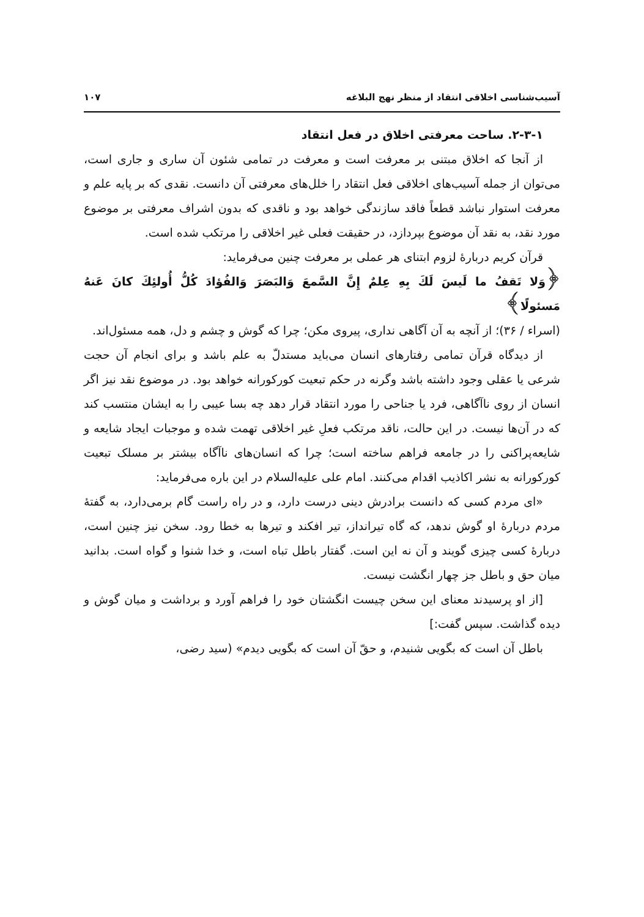آسیب‌شناسی اخلاقی انتقاد از منظر نهج البلاغه ۱۰۷
۲-۳-۱. ساحت معرفتی اخلاق در فعل انتقاد
از آنجا که اخلاق مبتنی بر معرفت است و معرفت در تمامی شئون آن ساری و جاری است، می‌توان از جمله آسیب‌های اخلاقی فعل انتقاد را خلل‌های معرفتی آن دانست. نقدی که بر پایه علم و معرفت استوار نباشد قطعاً فاقد سازندگی خواهد بود و ناقدی که بدون اشراف معرفتی بر موضوع مورد نقد، به نقد آن موضوع بپردازد، در حقیقت فعلی غیر اخلاقی را مرتکب شده است.
قرآن کریم دربارهٔ لزوم ابتنای هر عملی بر معرفت چنین می‌فرماید:
﴿وَلا تَقفُ ما لَیسَ لَكَ بِهِ عِلمٌ إِنَّ السَّمعَ وَالبَصَرَ وَالفُؤادَ كُلُّ أُولئِكَ كانَ عَنهُ مَسئولًا﴾
(اسراء / ۳۶)؛ از آنچه به آن آگاهی نداری، پیروی مکن؛ چرا که گوش و چشم و دل، همه مسئول‌اند.
از دیدگاه قرآن تمامی رفتارهای انسان می‌باید مستدلّ به علم باشد و برای انجام آن حجت شرعی یا عقلی وجود داشته باشد وگرنه در حکم تبعیت کورکورانه خواهد بود. در موضوع نقد نیز اگر انسان از روی ناآگاهی، فرد یا جناحی را مورد انتقاد قرار دهد چه بسا عیبی را به ایشان منتسب کند که در آن‌ها نیست. در این حالت، ناقد مرتکب فعلِ غیر اخلاقی تهمت شده و موجبات ایجاد شایعه و شایعه‌پراکنی را در جامعه فراهم ساخته است؛ چرا که انسان‌های ناآگاه بیشتر بر مسلک تبعیت کورکورانه به نشر اکاذیب اقدام می‌کنند. امام علی علیه‌السلام در این باره می‌فرماید:
«ای مردم کسی که دانست برادرش دینی درست دارد، و در راه راست گام برمی‌دارد، به گفتهٔ مردم دربارهٔ او گوش ندهد، که گاه تیرانداز، تیر افکند و تیرها به خطا رود. سخن نیز چنین است، دربارهٔ کسی چیزی گویند و آن نه این است. گفتار باطل تباه است، و خدا شنوا و گواه است. بدانید میان حق و باطل جز چهار انگشت نیست.
[از او پرسیدند معنای این سخن چیست انگشتان خود را فراهم آورد و برداشت و میان گوش و دیده گذاشت. سپس گفت:]
باطل آن است که بگویی شنیدم، و حقّ آن است که بگویی دیدم» (سید رضی،